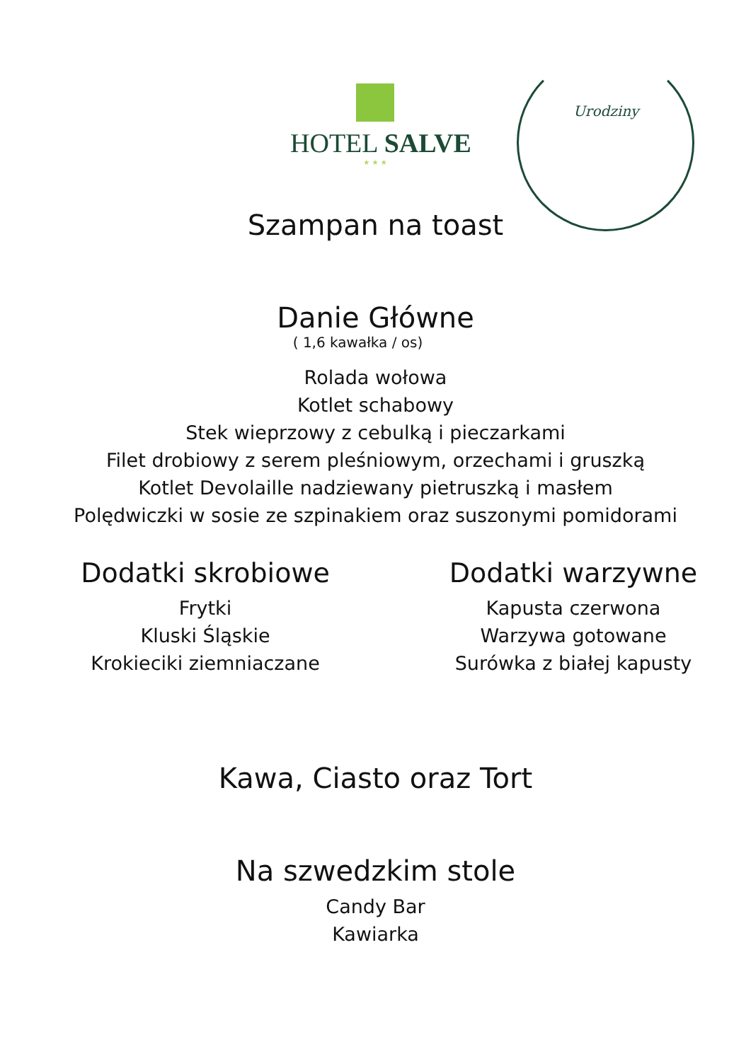Urodziny
HOTEL SALVE
★ ★ ★
Szampan na toast
Danie Główne
( 1,6 kawałka / os)
Rolada wołowa
Kotlet schabowy
Stek wieprzowy z cebulką i pieczarkami
Filet drobiowy z serem pleśniowym, orzechami i gruszką
Kotlet Devolaille nadziewany pietruszką i masłem
Polędwiczki w sosie ze szpinakiem oraz suszonymi pomidorami
Dodatki skrobiowe
Frytki
Kluski Śląskie
Krokieciki ziemniaczane
Dodatki warzywne
Kapusta czerwona
Warzywa gotowane
Surówka z białej kapusty
Kawa, Ciasto oraz Tort
Na szwedzkim stole
Candy Bar
Kawiarka